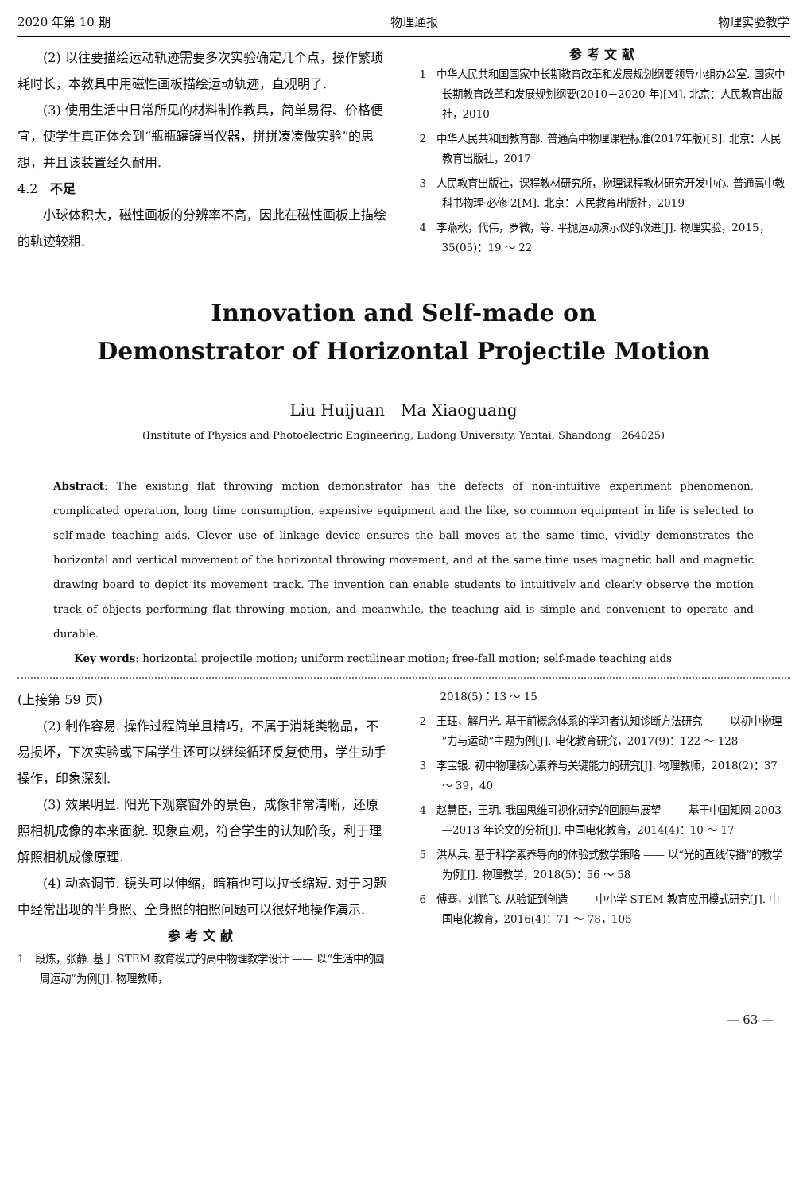2020 年第 10 期 物理通报 物理实验教学
(2) 以往要描绘运动轨迹需要多次实验确定几个点，操作繁琐耗时长，本教具中用磁性画板描绘运动轨迹，直观明了.
(3) 使用生活中日常所见的材料制作教具，简单易得、价格便宜，使学生真正体会到“瓶瓶罐罐当仪器，拼拼凑凑做实验”的思想，并且该装置经久耐用.
4.2　不足
小球体积大，磁性画板的分辨率不高，因此在磁性画板上描绘的轨迹较粗.
参考文献
1　中华人民共和国国家中长期教育改革和发展规划纲要领导小组办公室. 国家中长期教育改革和发展规划纲要(2010－2020 年)[M]. 北京：人民教育出版社，2010
2　中华人民共和国教育部. 普通高中物理课程标准(2017年版)[S]. 北京：人民教育出版社，2017
3　人民教育出版社，课程教材研究所，物理课程教材研究开发中心. 普通高中教科书物理·必修 2[M]. 北京：人民教育出版社，2019
4　李燕秋，代伟，罗微，等. 平抛运动演示仪的改进[J]. 物理实验，2015，35(05)：19 ～ 22
Innovation and Self-made on
Demonstrator of Horizontal Projectile Motion
Liu Huijuan　Ma Xiaoguang
(Institute of Physics and Photoelectric Engineering, Ludong University, Yantai, Shandong　264025)
Abstract: The existing flat throwing motion demonstrator has the defects of non-intuitive experiment phenomenon, complicated operation, long time consumption, expensive equipment and the like, so common equipment in life is selected to self-made teaching aids. Clever use of linkage device ensures the ball moves at the same time, vividly demonstrates the horizontal and vertical movement of the horizontal throwing movement, and at the same time uses magnetic ball and magnetic drawing board to depict its movement track. The invention can enable students to intuitively and clearly observe the motion track of objects performing flat throwing motion, and meanwhile, the teaching aid is simple and convenient to operate and durable.
　　Key words: horizontal projectile motion; uniform rectilinear motion; free-fall motion; self-made teaching aids
(上接第 59 页)
(2) 制作容易. 操作过程简单且精巧，不属于消耗类物品，不易损坏，下次实验或下届学生还可以继续循环反复使用，学生动手操作，印象深刻.
(3) 效果明显. 阳光下观察窗外的景色，成像非常清晰，还原照相机成像的本来面貌. 现象直观，符合学生的认知阶段，利于理解照相机成像原理.
(4) 动态调节. 镜头可以伸缩，暗箱也可以拉长缩短. 对于习题中经常出现的半身照、全身照的拍照问题可以很好地操作演示.
参考文献
1　段炼，张静. 基于 STEM 教育模式的高中物理教学设计 —— 以“生活中的圆周运动”为例[J]. 物理教师，
　　2018(5)：13 ～ 15
2　王珏，解月光. 基于前概念体系的学习者认知诊断方法研究 —— 以初中物理“力与运动”主题为例[J]. 电化教育研究，2017(9)：122 ～ 128
3　李宝银. 初中物理核心素养与关键能力的研究[J]. 物理教师，2018(2)：37 ～ 39，40
4　赵慧臣，王玥. 我国思维可视化研究的回顾与展望 —— 基于中国知网 2003—2013 年论文的分析[J]. 中国电化教育，2014(4)：10 ～ 17
5　洪从兵. 基于科学素养导向的体验式教学策略 —— 以“光的直线传播”的教学为例[J]. 物理教学，2018(5)：56 ～ 58
6　傅骞，刘鹏飞. 从验证到创造 —— 中小学 STEM 教育应用模式研究[J]. 中国电化教育，2016(4)：71 ～ 78，105
— 63 —